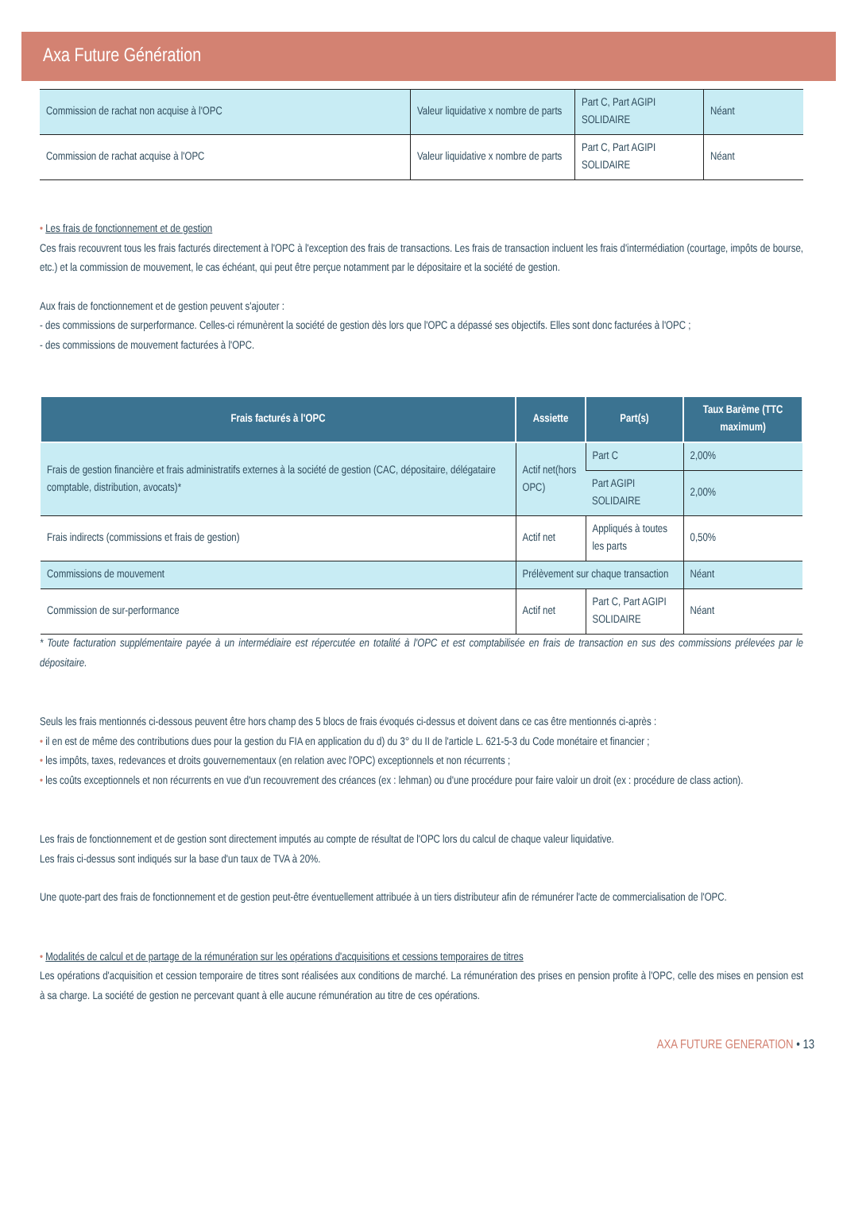Axa Future Génération
| Commission de rachat non acquise à l'OPC | Valeur liquidative x nombre de parts | Part C, Part AGIPI SOLIDAIRE | Néant |
| Commission de rachat acquise à l'OPC | Valeur liquidative x nombre de parts | Part C, Part AGIPI SOLIDAIRE | Néant |
• Les frais de fonctionnement et de gestion
Ces frais recouvrent tous les frais facturés directement à l'OPC à l'exception des frais de transactions. Les frais de transaction incluent les frais d'intermédiation (courtage, impôts de bourse, etc.) et la commission de mouvement, le cas échéant, qui peut être perçue notamment par le dépositaire et la société de gestion.
Aux frais de fonctionnement et de gestion peuvent s'ajouter :
- des commissions de surperformance. Celles-ci rémunèrent la société de gestion dès lors que l'OPC a dépassé ses objectifs. Elles sont donc facturées à l'OPC ;
- des commissions de mouvement facturées à l'OPC.
| Frais facturés à l'OPC | Assiette | Part(s) | Taux Barème (TTC maximum) |
| --- | --- | --- | --- |
| Frais de gestion financière et frais administratifs externes à la société de gestion (CAC, dépositaire, délégataire comptable, distribution, avocats)* | Actif net(hors OPC) | Part C | 2,00% |
| | | Part AGIPI SOLIDAIRE | 2,00% |
| Frais indirects (commissions et frais de gestion) | Actif net | Appliqués à toutes les parts | 0,50% |
| Commissions de mouvement | Prélèvement sur chaque transaction | | Néant |
| Commission de sur-performance | Actif net | Part C, Part AGIPI SOLIDAIRE | Néant |
* Toute facturation supplémentaire payée à un intermédiaire est répercutée en totalité à l'OPC et est comptabilisée en frais de transaction en sus des commissions prélevées par le dépositaire.
Seuls les frais mentionnés ci-dessous peuvent être hors champ des 5 blocs de frais évoqués ci-dessus et doivent dans ce cas être mentionnés ci-après :
• il en est de même des contributions dues pour la gestion du FIA en application du d) du 3° du II de l'article L. 621-5-3 du Code monétaire et financier ;
• les impôts, taxes, redevances et droits gouvernementaux (en relation avec l'OPC) exceptionnels et non récurrents ;
• les coûts exceptionnels et non récurrents en vue d'un recouvrement des créances (ex : lehman) ou d'une procédure pour faire valoir un droit (ex : procédure de class action).
Les frais de fonctionnement et de gestion sont directement imputés au compte de résultat de l'OPC lors du calcul de chaque valeur liquidative.
Les frais ci-dessus sont indiqués sur la base d'un taux de TVA à 20%.
Une quote-part des frais de fonctionnement et de gestion peut-être éventuellement attribuée à un tiers distributeur afin de rémunérer l'acte de commercialisation de l'OPC.
• Modalités de calcul et de partage de la rémunération sur les opérations d'acquisitions et cessions temporaires de titres
Les opérations d'acquisition et cession temporaire de titres sont réalisées aux conditions de marché. La rémunération des prises en pension profite à l'OPC, celle des mises en pension est à sa charge. La société de gestion ne percevant quant à elle aucune rémunération au titre de ces opérations.
AXA FUTURE GENERATION • 13